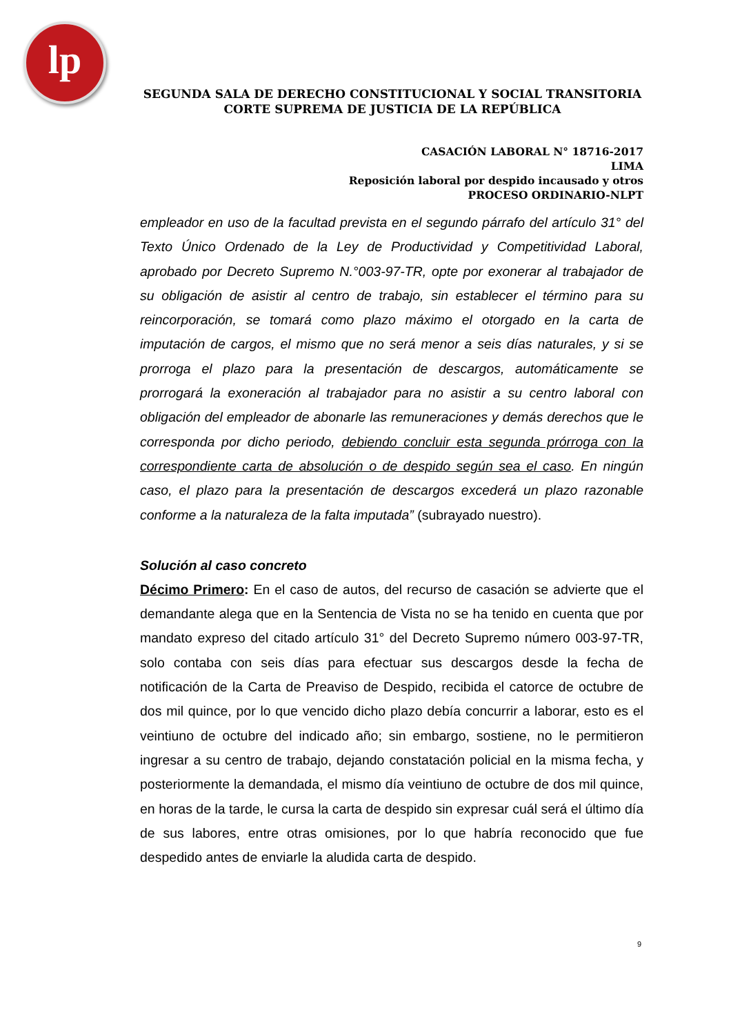lp
SEGUNDA SALA DE DERECHO CONSTITUCIONAL Y SOCIAL TRANSITORIA
CORTE SUPREMA DE JUSTICIA DE LA REPÚBLICA
CASACIÓN LABORAL N° 18716-2017
LIMA
Reposición laboral por despido incausado y otros
PROCESO ORDINARIO-NLPT
empleador en uso de la facultad prevista en el segundo párrafo del artículo 31° del Texto Único Ordenado de la Ley de Productividad y Competitividad Laboral, aprobado por Decreto Supremo N.°003-97-TR, opte por exonerar al trabajador de su obligación de asistir al centro de trabajo, sin establecer el término para su reincorporación, se tomará como plazo máximo el otorgado en la carta de imputación de cargos, el mismo que no será menor a seis días naturales, y si se prorroga el plazo para la presentación de descargos, automáticamente se prorrogará la exoneración al trabajador para no asistir a su centro laboral con obligación del empleador de abonarle las remuneraciones y demás derechos que le corresponda por dicho periodo, debiendo concluir esta segunda prórroga con la correspondiente carta de absolución o de despido según sea el caso. En ningún caso, el plazo para la presentación de descargos excederá un plazo razonable conforme a la naturaleza de la falta imputada” (subrayado nuestro).
Solución al caso concreto
Décimo Primero: En el caso de autos, del recurso de casación se advierte que el demandante alega que en la Sentencia de Vista no se ha tenido en cuenta que por mandato expreso del citado artículo 31° del Decreto Supremo número 003-97-TR, solo contaba con seis días para efectuar sus descargos desde la fecha de notificación de la Carta de Preaviso de Despido, recibida el catorce de octubre de dos mil quince, por lo que vencido dicho plazo debía concurrir a laborar, esto es el veintiuno de octubre del indicado año; sin embargo, sostiene, no le permitieron ingresar a su centro de trabajo, dejando constatación policial en la misma fecha, y posteriormente la demandada, el mismo día veintiuno de octubre de dos mil quince, en horas de la tarde, le cursa la carta de despido sin expresar cuál será el último día de sus labores, entre otras omisiones, por lo que habría reconocido que fue despedido antes de enviarle la aludida carta de despido.
9